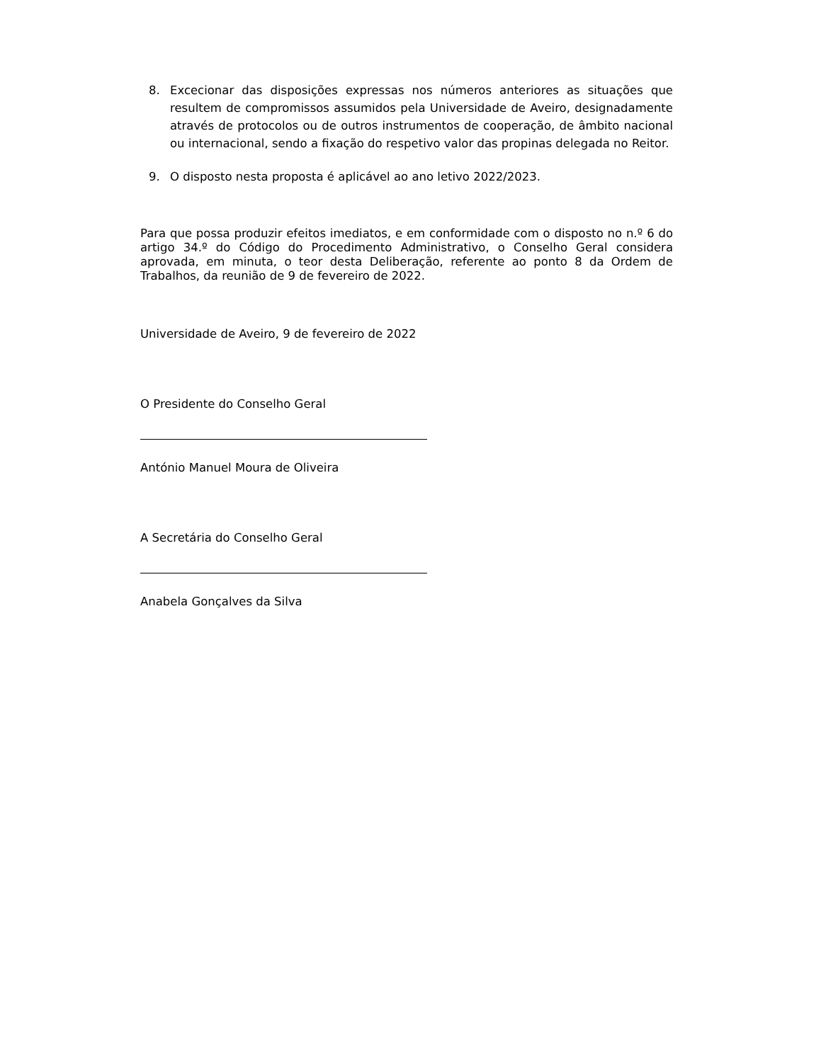8. Excecionar das disposições expressas nos números anteriores as situações que resultem de compromissos assumidos pela Universidade de Aveiro, designadamente através de protocolos ou de outros instrumentos de cooperação, de âmbito nacional ou internacional, sendo a fixação do respetivo valor das propinas delegada no Reitor.
9. O disposto nesta proposta é aplicável ao ano letivo 2022/2023.
Para que possa produzir efeitos imediatos, e em conformidade com o disposto no n.º 6 do artigo 34.º do Código do Procedimento Administrativo, o Conselho Geral considera aprovada, em minuta, o teor desta Deliberação, referente ao ponto 8 da Ordem de Trabalhos, da reunião de 9 de fevereiro de 2022.
Universidade de Aveiro, 9 de fevereiro de 2022
O Presidente do Conselho Geral
António Manuel Moura de Oliveira
A Secretária do Conselho Geral
Anabela Gonçalves da Silva